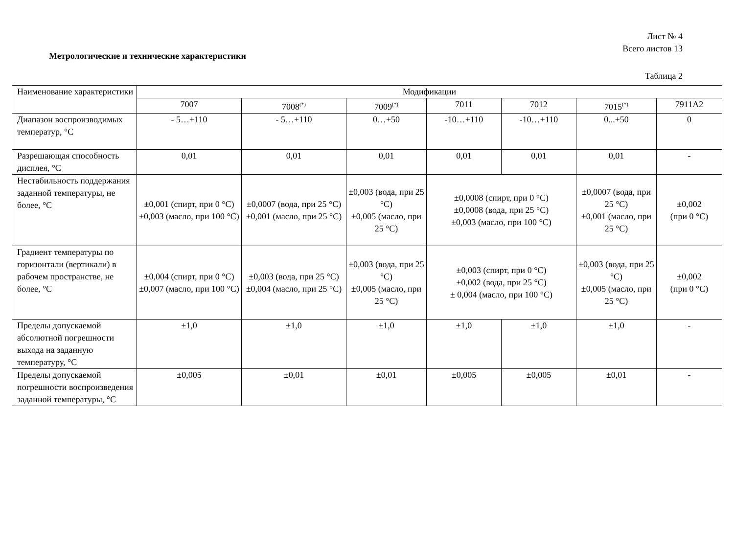Лист № 4
Всего листов 13
Метрологические и технические характеристики
Таблица 2
| Наименование характеристики | Модификации | | | | | | |
| | 7007 | 7008<sup>(*)</sup> | 7009<sup>(*)</sup> | 7011 | 7012 | 7015<sup>(*)</sup> | 7911А2 |
| Диапазон воспроизводимых температур, °С | - 5…+110 | - 5…+110 | 0…+50 | -10…+110 | -10…+110 | 0...+50 | 0 |
| Разрешающая способность дисплея, °С | 0,01 | 0,01 | 0,01 | 0,01 | 0,01 | 0,01 | - |
| Нестабильность поддержания заданной температуры, не более, °С | ±0,001 (спирт, при 0 °С) ±0,003 (масло, при 100 °С) | ±0,0007 (вода, при 25 °С) ±0,001 (масло, при 25 °С) | ±0,003 (вода, при 25 °С) ±0,005 (масло, при 25 °С) | ±0,0008 (спирт, при 0 °С) ±0,0008 (вода, при 25 °С) ±0,003 (масло, при 100 °С) | | ±0,0007 (вода, при 25 °С) ±0,001 (масло, при 25 °С) | ±0,002 (при 0 °С) |
| Градиент температуры по горизонтали (вертикали) в рабочем пространстве, не более, °С | ±0,004 (спирт, при 0 °С) ±0,007 (масло, при 100 °С) | ±0,003 (вода, при 25 °С) ±0,004 (масло, при 25 °С) | ±0,003 (вода, при 25 °С) ±0,005 (масло, при 25 °С) | ±0,003 (спирт, при 0 °С) ±0,002 (вода, при 25 °С) ± 0,004 (масло, при 100 °С) | | ±0,003 (вода, при 25 °С) ±0,005 (масло, при 25 °С) | ±0,002 (при 0 °С) |
| Пределы допускаемой абсолютной погрешности выхода на заданную температуру, °С | ±1,0 | ±1,0 | ±1,0 | ±1,0 | ±1,0 | ±1,0 | - |
| Пределы допускаемой погрешности воспроизведения заданной температуры, °С | ±0,005 | ±0,01 | ±0,01 | ±0,005 | ±0,005 | ±0,01 | - |